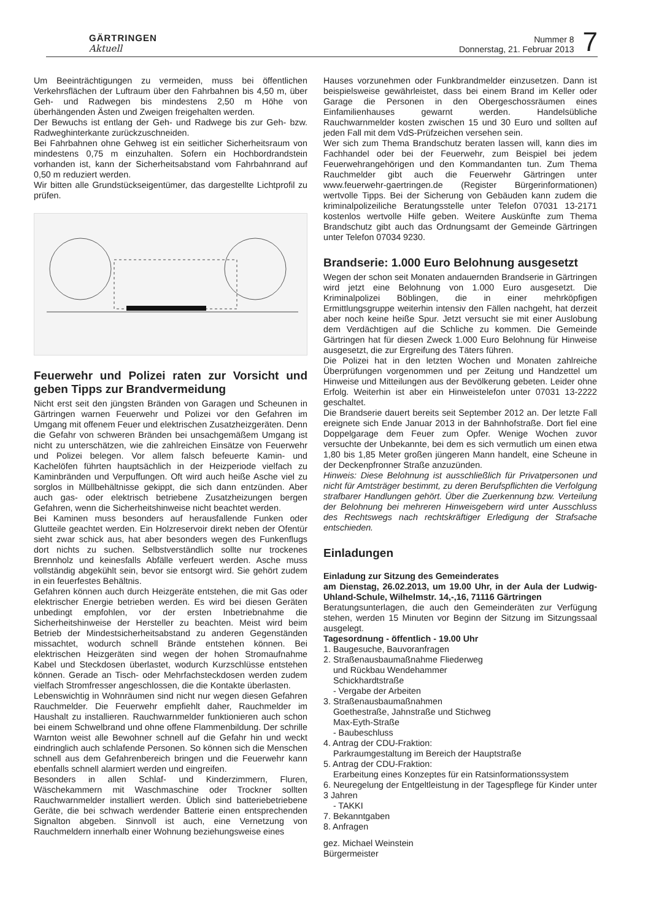GÄRTRINGEN
Aktuell
Nummer 8
Donnerstag, 21. Februar 2013
7
Um Beeinträchtigungen zu vermeiden, muss bei öffentlichen Verkehrsflächen der Luftraum über den Fahrbahnen bis 4,50 m, über Geh- und Radwegen bis mindestens 2,50 m Höhe von überhängenden Ästen und Zweigen freigehalten werden.
Der Bewuchs ist entlang der Geh- und Radwege bis zur Geh- bzw. Radweghinterkante zurückzuschneiden.
Bei Fahrbahnen ohne Gehweg ist ein seitlicher Sicherheitsraum von mindestens 0,75 m einzuhalten. Sofern ein Hochbordrandstein vorhanden ist, kann der Sicherheitsabstand vom Fahrbahnrand auf 0,50 m reduziert werden.
Wir bitten alle Grundstückseigentümer, das dargestellte Lichtprofil zu prüfen.
Feuerwehr und Polizei raten zur Vorsicht und geben Tipps zur Brandvermeidung
Nicht erst seit den jüngsten Bränden von Garagen und Scheunen in Gärtringen warnen Feuerwehr und Polizei vor den Gefahren im Umgang mit offenem Feuer und elektrischen Zusatzheizgeräten. Denn die Gefahr von schweren Bränden bei unsachgemäßem Umgang ist nicht zu unterschätzen, wie die zahlreichen Einsätze von Feuerwehr und Polizei belegen. Vor allem falsch befeuerte Kamin- und Kachelöfen führten hauptsächlich in der Heizperiode vielfach zu Kaminbränden und Verpuffungen. Oft wird auch heiße Asche viel zu sorglos in Müllbehältnisse gekippt, die sich dann entzünden. Aber auch gas- oder elektrisch betriebene Zusatzheizungen bergen Gefahren, wenn die Sicherheitshinweise nicht beachtet werden.
Bei Kaminen muss besonders auf herausfallende Funken oder Glutteile geachtet werden. Ein Holzreservoir direkt neben der Ofentür sieht zwar schick aus, hat aber besonders wegen des Funkenflugs dort nichts zu suchen. Selbstverständlich sollte nur trockenes Brennholz und keinesfalls Abfälle verfeuert werden. Asche muss vollständig abgekühlt sein, bevor sie entsorgt wird. Sie gehört zudem in ein feuerfestes Behältnis.
Gefahren können auch durch Heizgeräte entstehen, die mit Gas oder elektrischer Energie betrieben werden. Es wird bei diesen Geräten unbedingt empfohlen, vor der ersten Inbetriebnahme die Sicherheitshinweise der Hersteller zu beachten. Meist wird beim Betrieb der Mindestsicherheitsabstand zu anderen Gegenständen missachtet, wodurch schnell Brände entstehen können. Bei elektrischen Heizgeräten sind wegen der hohen Stromaufnahme Kabel und Steckdosen überlastet, wodurch Kurzschlüsse entstehen können. Gerade an Tisch- oder Mehrfachsteckdosen werden zudem vielfach Stromfresser angeschlossen, die die Kontakte überlasten.
Lebenswichtig in Wohnräumen sind nicht nur wegen diesen Gefahren Rauchmelder. Die Feuerwehr empfiehlt daher, Rauchmelder im Haushalt zu installieren. Rauchwarnmelder funktionieren auch schon bei einem Schwelbrand und ohne offene Flammenbildung. Der schrille Warnton weist alle Bewohner schnell auf die Gefahr hin und weckt eindringlich auch schlafende Personen. So können sich die Menschen schnell aus dem Gefahrenbereich bringen und die Feuerwehr kann ebenfalls schnell alarmiert werden und eingreifen.
Besonders in allen Schlaf- und Kinderzimmern, Fluren, Wäschekammern mit Waschmaschine oder Trockner sollten Rauchwarnmelder installiert werden. Üblich sind batteriebetriebene Geräte, die bei schwach werdender Batterie einen entsprechenden Signalton abgeben. Sinnvoll ist auch, eine Vernetzung von Rauchmeldern innerhalb einer Wohnung beziehungsweise eines
Hauses vorzunehmen oder Funkbrandmelder einzusetzen. Dann ist beispielsweise gewährleistet, dass bei einem Brand im Keller oder Garage die Personen in den Obergeschossräumen eines Einfamilienhauses gewarnt werden. Handelsübliche Rauchwarnmelder kosten zwischen 15 und 30 Euro und sollten auf jeden Fall mit dem VdS-Prüfzeichen versehen sein.
Wer sich zum Thema Brandschutz beraten lassen will, kann dies im Fachhandel oder bei der Feuerwehr, zum Beispiel bei jedem Feuerwehrangehörigen und den Kommandanten tun. Zum Thema Rauchmelder gibt auch die Feuerwehr Gärtringen unter www.feuerwehr-gaertringen.de (Register Bürgerinformationen) wertvolle Tipps. Bei der Sicherung von Gebäuden kann zudem die kriminalpolizeiliche Beratungsstelle unter Telefon 07031 13-2171 kostenlos wertvolle Hilfe geben. Weitere Auskünfte zum Thema Brandschutz gibt auch das Ordnungsamt der Gemeinde Gärtringen unter Telefon 07034 9230.
Brandserie: 1.000 Euro Belohnung ausgesetzt
Wegen der schon seit Monaten andauernden Brandserie in Gärtringen wird jetzt eine Belohnung von 1.000 Euro ausgesetzt. Die Kriminalpolizei Böblingen, die in einer mehrköpfigen Ermittlungsgruppe weiterhin intensiv den Fällen nachgeht, hat derzeit aber noch keine heiße Spur. Jetzt versucht sie mit einer Auslobung dem Verdächtigen auf die Schliche zu kommen. Die Gemeinde Gärtringen hat für diesen Zweck 1.000 Euro Belohnung für Hinweise ausgesetzt, die zur Ergreifung des Täters führen.
Die Polizei hat in den letzten Wochen und Monaten zahlreiche Überprüfungen vorgenommen und per Zeitung und Handzettel um Hinweise und Mitteilungen aus der Bevölkerung gebeten. Leider ohne Erfolg. Weiterhin ist aber ein Hinweistelefon unter 07031 13-2222 geschaltet.
Die Brandserie dauert bereits seit September 2012 an. Der letzte Fall ereignete sich Ende Januar 2013 in der Bahnhofstraße. Dort fiel eine Doppelgarage dem Feuer zum Opfer. Wenige Wochen zuvor versuchte der Unbekannte, bei dem es sich vermutlich um einen etwa 1,80 bis 1,85 Meter großen jüngeren Mann handelt, eine Scheune in der Deckenpfronner Straße anzuzünden.
Hinweis: Diese Belohnung ist ausschließlich für Privatpersonen und nicht für Amtsträger bestimmt, zu deren Berufspflichten die Verfolgung strafbarer Handlungen gehört. Über die Zuerkennung bzw. Verteilung der Belohnung bei mehreren Hinweisgebern wird unter Ausschluss des Rechtswegs nach rechtskräftiger Erledigung der Strafsache entschieden.
Einladungen
Einladung zur Sitzung des Gemeinderates
am Dienstag, 26.02.2013, um 19.00 Uhr, in der Aula der Ludwig-Uhland-Schule, Wilhelmstr. 14,-,16, 71116 Gärtringen
Beratungsunterlagen, die auch den Gemeinderäten zur Verfügung stehen, werden 15 Minuten vor Beginn der Sitzung im Sitzungssaal ausgelegt.
Tagesordnung - öffentlich - 19.00 Uhr
1. Baugesuche, Bauvoranfragen
2. Straßenausbaumaßnahme Fliederweg
und Rückbau Wendehammer
Schickhardtstraße
- Vergabe der Arbeiten
3. Straßenausbaumaßnahmen
Goethestraße, Jahnstraße und Stichweg
Max-Eyth-Straße
- Baubeschluss
4. Antrag der CDU-Fraktion:
Parkraumgestaltung im Bereich der Hauptstraße
5. Antrag der CDU-Fraktion:
Erarbeitung eines Konzeptes für ein Ratsinformationssystem
6. Neuregelung der Entgeltleistung in der Tagespflege für Kinder unter 3 Jahren
- TAKKI
7. Bekanntgaben
8. Anfragen
gez. Michael Weinstein
Bürgermeister